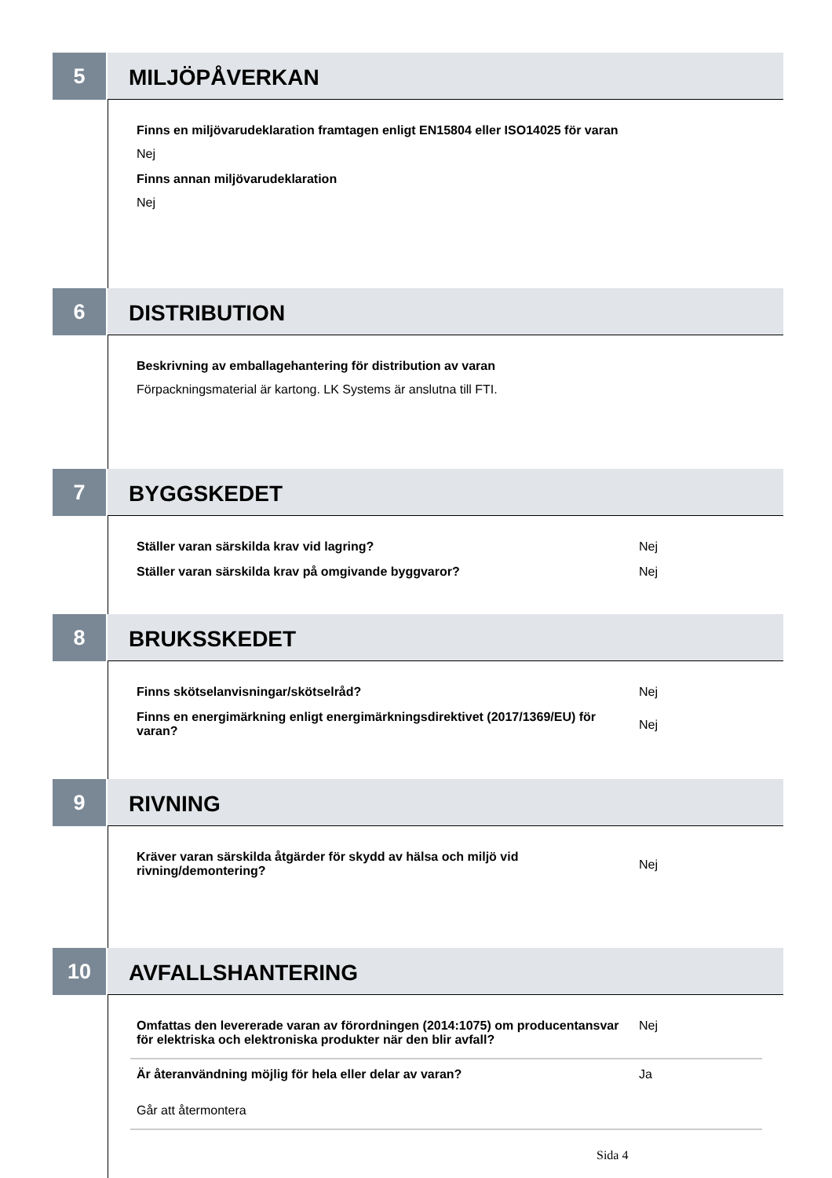5
MILJÖPÅVERKAN
Finns en miljövarudeklaration framtagen enligt EN15804 eller ISO14025 för varan
Nej
Finns annan miljövarudeklaration
Nej
6
DISTRIBUTION
Beskrivning av emballagehantering för distribution av varan
Förpackningsmaterial är kartong. LK Systems är anslutna till FTI.
7
BYGGSKEDET
Ställer varan särskilda krav vid lagring? Nej
Ställer varan särskilda krav på omgivande byggvaror? Nej
8
BRUKSSKEDET
Finns skötselanvisningar/skötselråd? Nej
Finns en energimärkning enligt energimärkningsdirektivet (2017/1369/EU) för varan?
Nej
9
RIVNING
Kräver varan särskilda åtgärder för skydd av hälsa och miljö vid rivning/demontering?
Nej
10
AVFALLSHANTERING
Omfattas den levererade varan av förordningen (2014:1075) om producentansvar för elektriska och elektroniska produkter när den blir avfall?
Nej
Är återanvändning möjlig för hela eller delar av varan? Ja
Går att återmontera
Sida 4